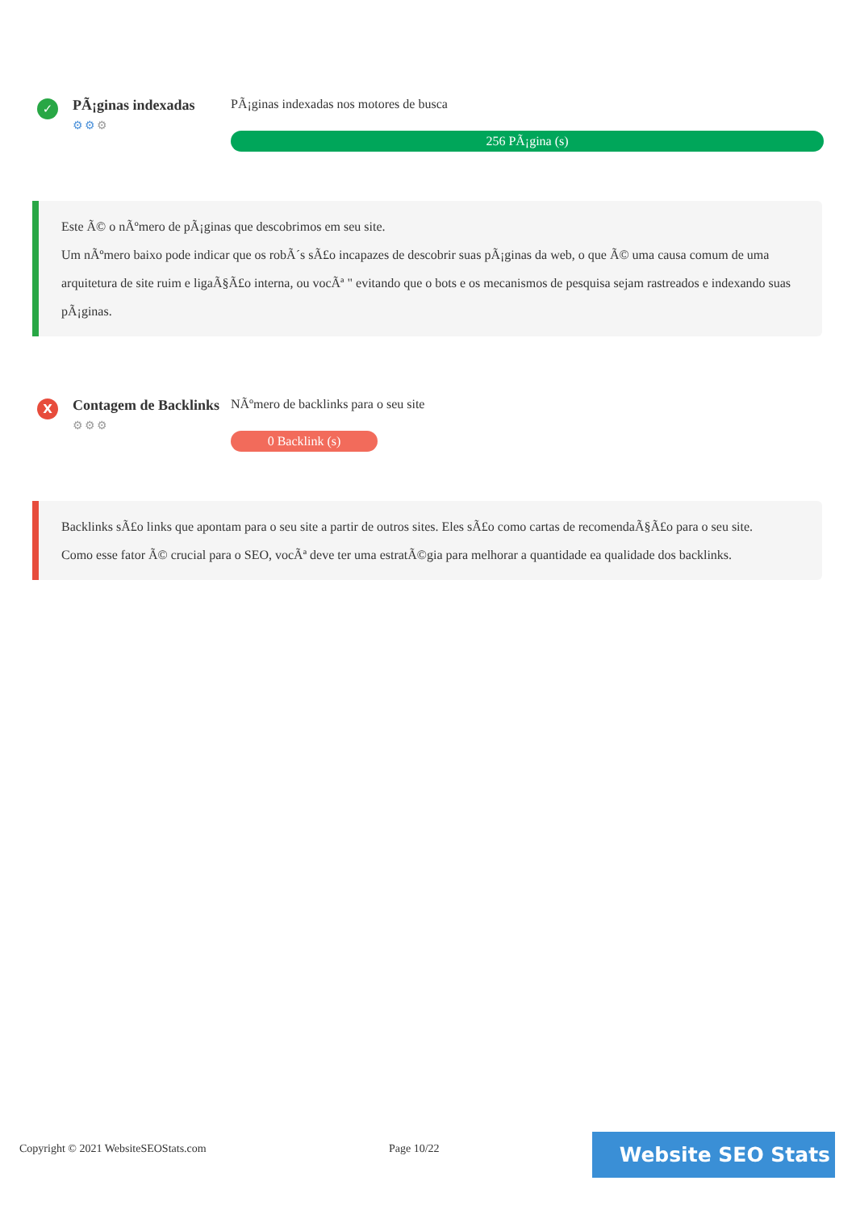✓
PÃ¡ginas indexadas
⚙⚙⚙
PÃ¡ginas indexadas nos motores de busca
256 PÃ¡gina (s)
Este Ã© o nÃºmero de pÃ¡ginas que descobrimos em seu site.
Um nÃºmero baixo pode indicar que os robÃ´s sÃ£o incapazes de descobrir suas pÃ¡ginas da web, o que Ã© uma causa comum de uma arquitetura de site ruim e ligaÃ§Ã£o interna, ou vocÃª " evitando que o bots e os mecanismos de pesquisa sejam rastreados e indexando suas pÃ¡ginas.
X
Contagem de Backlinks
⚙⚙⚙
NÃºmero de backlinks para o seu site
0 Backlink (s)
Backlinks sÃ£o links que apontam para o seu site a partir de outros sites. Eles sÃ£o como cartas de recomendaÃ§Ã£o para o seu site.
Como esse fator Ã© crucial para o SEO, vocÃª deve ter uma estratÃ©gia para melhorar a quantidade ea qualidade dos backlinks.
Copyright © 2021 WebsiteSEOStats.com
Page 10/22 Website SEO Stats